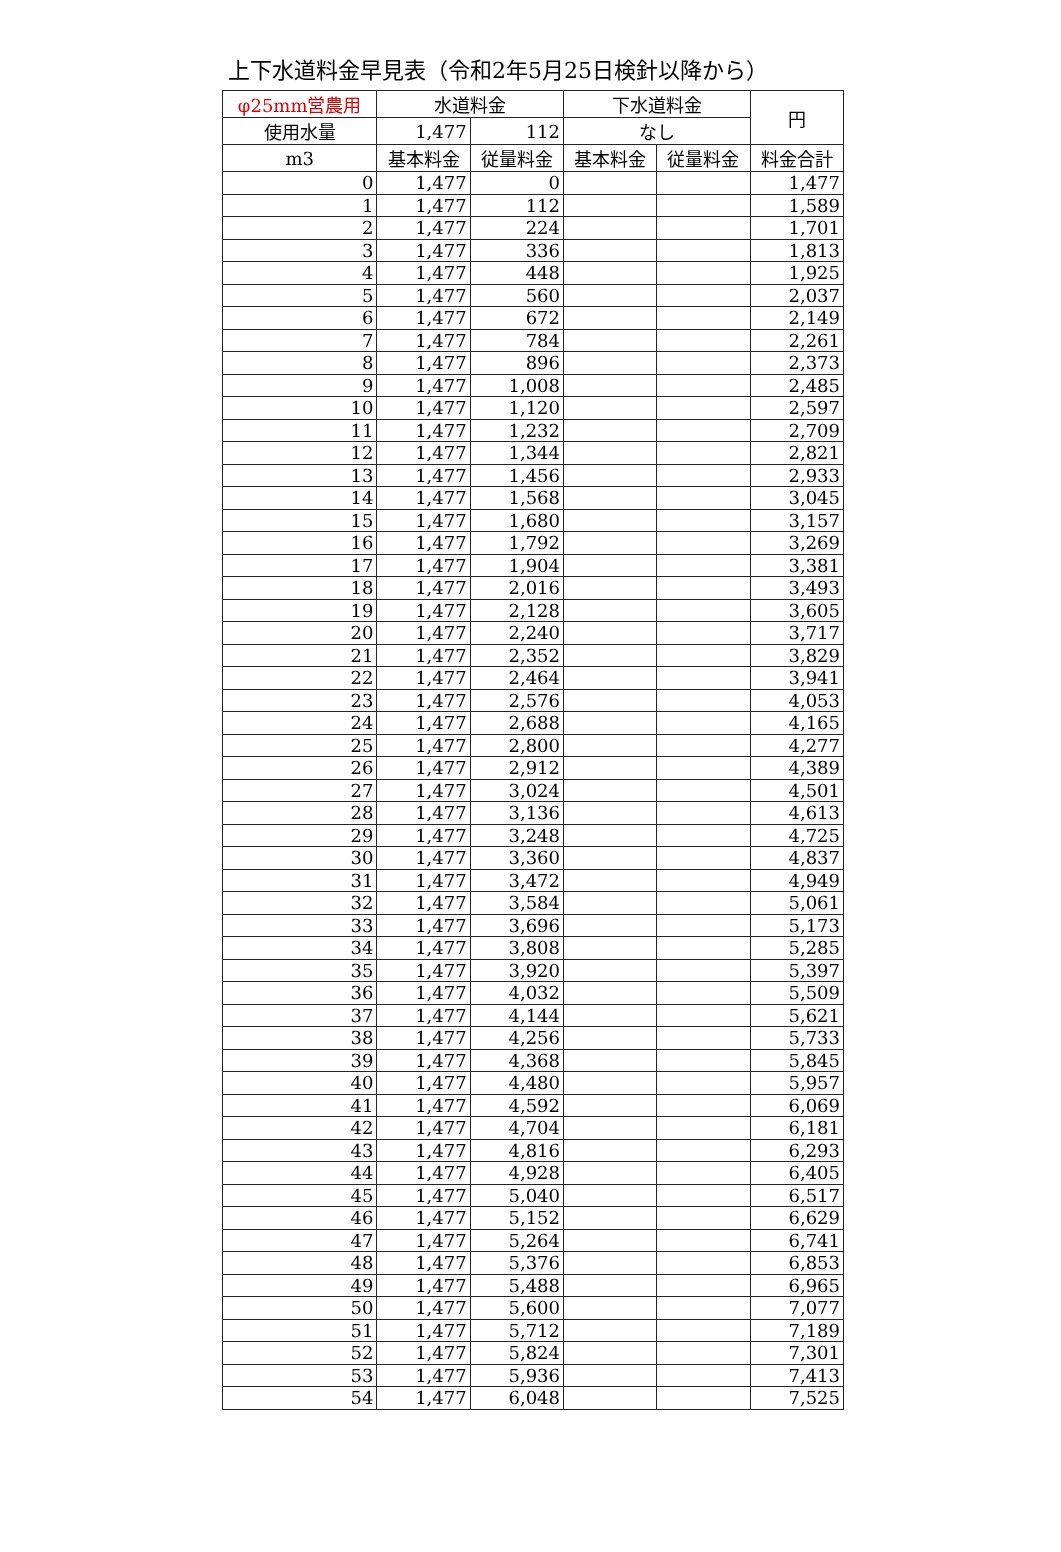上下水道料金早見表（令和2年5月25日検針以降から）
| φ25mm営農用 | 水道料金 | | 下水道料金 | | 円 |
| --- | --- | --- | --- | --- | --- |
| 使用水量 | 1,477 | 112 | なし | | |
| m3 | 基本料金 | 従量料金 | 基本料金 | 従量料金 | 料金合計 |
| 0 | 1,477 | 0 | | | 1,477 |
| 1 | 1,477 | 112 | | | 1,589 |
| 2 | 1,477 | 224 | | | 1,701 |
| 3 | 1,477 | 336 | | | 1,813 |
| 4 | 1,477 | 448 | | | 1,925 |
| 5 | 1,477 | 560 | | | 2,037 |
| 6 | 1,477 | 672 | | | 2,149 |
| 7 | 1,477 | 784 | | | 2,261 |
| 8 | 1,477 | 896 | | | 2,373 |
| 9 | 1,477 | 1,008 | | | 2,485 |
| 10 | 1,477 | 1,120 | | | 2,597 |
| 11 | 1,477 | 1,232 | | | 2,709 |
| 12 | 1,477 | 1,344 | | | 2,821 |
| 13 | 1,477 | 1,456 | | | 2,933 |
| 14 | 1,477 | 1,568 | | | 3,045 |
| 15 | 1,477 | 1,680 | | | 3,157 |
| 16 | 1,477 | 1,792 | | | 3,269 |
| 17 | 1,477 | 1,904 | | | 3,381 |
| 18 | 1,477 | 2,016 | | | 3,493 |
| 19 | 1,477 | 2,128 | | | 3,605 |
| 20 | 1,477 | 2,240 | | | 3,717 |
| 21 | 1,477 | 2,352 | | | 3,829 |
| 22 | 1,477 | 2,464 | | | 3,941 |
| 23 | 1,477 | 2,576 | | | 4,053 |
| 24 | 1,477 | 2,688 | | | 4,165 |
| 25 | 1,477 | 2,800 | | | 4,277 |
| 26 | 1,477 | 2,912 | | | 4,389 |
| 27 | 1,477 | 3,024 | | | 4,501 |
| 28 | 1,477 | 3,136 | | | 4,613 |
| 29 | 1,477 | 3,248 | | | 4,725 |
| 30 | 1,477 | 3,360 | | | 4,837 |
| 31 | 1,477 | 3,472 | | | 4,949 |
| 32 | 1,477 | 3,584 | | | 5,061 |
| 33 | 1,477 | 3,696 | | | 5,173 |
| 34 | 1,477 | 3,808 | | | 5,285 |
| 35 | 1,477 | 3,920 | | | 5,397 |
| 36 | 1,477 | 4,032 | | | 5,509 |
| 37 | 1,477 | 4,144 | | | 5,621 |
| 38 | 1,477 | 4,256 | | | 5,733 |
| 39 | 1,477 | 4,368 | | | 5,845 |
| 40 | 1,477 | 4,480 | | | 5,957 |
| 41 | 1,477 | 4,592 | | | 6,069 |
| 42 | 1,477 | 4,704 | | | 6,181 |
| 43 | 1,477 | 4,816 | | | 6,293 |
| 44 | 1,477 | 4,928 | | | 6,405 |
| 45 | 1,477 | 5,040 | | | 6,517 |
| 46 | 1,477 | 5,152 | | | 6,629 |
| 47 | 1,477 | 5,264 | | | 6,741 |
| 48 | 1,477 | 5,376 | | | 6,853 |
| 49 | 1,477 | 5,488 | | | 6,965 |
| 50 | 1,477 | 5,600 | | | 7,077 |
| 51 | 1,477 | 5,712 | | | 7,189 |
| 52 | 1,477 | 5,824 | | | 7,301 |
| 53 | 1,477 | 5,936 | | | 7,413 |
| 54 | 1,477 | 6,048 | | | 7,525 |